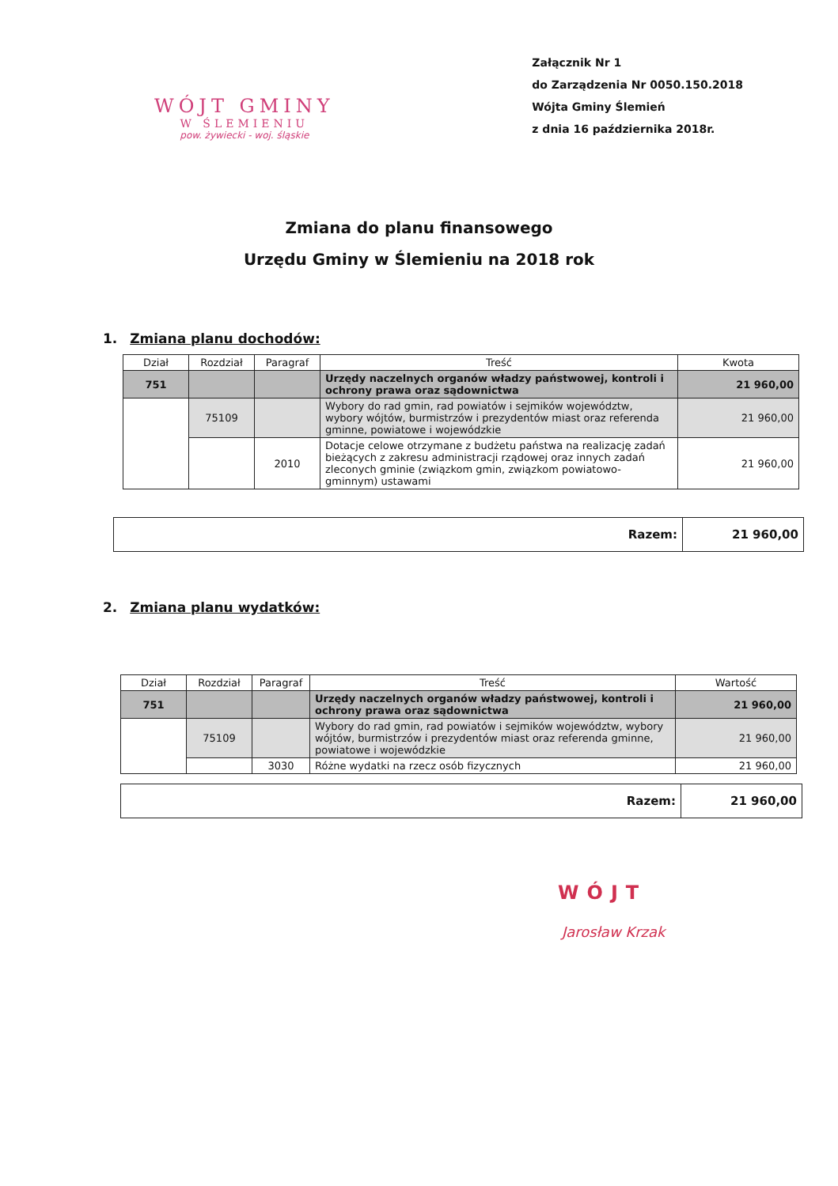WÓJT GMINY
W ŚLEMIENIU
pow. żywiecki - woj. śląskie
Załącznik Nr 1
do Zarządzenia Nr 0050.150.2018
Wójta Gminy Ślemień
z dnia 16 października 2018r.
Zmiana do planu finansowego
Urzędu Gminy w Ślemieniu na 2018 rok
1. Zmiana planu dochodów:
| Dział | Rozdział | Paragraf | Treść | Kwota |
| --- | --- | --- | --- | --- |
| 751 | | | Urzędy naczelnych organów władzy państwowej, kontroli i ochrony prawa oraz sądownictwa | 21 960,00 |
| | 75109 | | Wybory do rad gmin, rad powiatów i sejmików województw, wybory wójtów, burmistrzów i prezydentów miast oraz referenda gminne, powiatowe i wojewódzkie | 21 960,00 |
| | | 2010 | Dotacje celowe otrzymane z budżetu państwa na realizację zadań bieżących z zakresu administracji rządowej oraz innych zadań zleconych gminie (związkom gmin, związkom powiatowo-gminnym) ustawami | 21 960,00 |
| Razem: | 21 960,00 |
2. Zmiana planu wydatków:
| Dział | Rozdział | Paragraf | Treść | Wartość |
| --- | --- | --- | --- | --- |
| 751 | | | Urzędy naczelnych organów władzy państwowej, kontroli i ochrony prawa oraz sądownictwa | 21 960,00 |
| | 75109 | | Wybory do rad gmin, rad powiatów i sejmików województw, wybory wójtów, burmistrzów i prezydentów miast oraz referenda gminne, powiatowe i wojewódzkie | 21 960,00 |
| | | 3030 | Różne wydatki na rzecz osób fizycznych | 21 960,00 |
| Razem: | 21 960,00 |
WÓJT
Jarosław Krzak